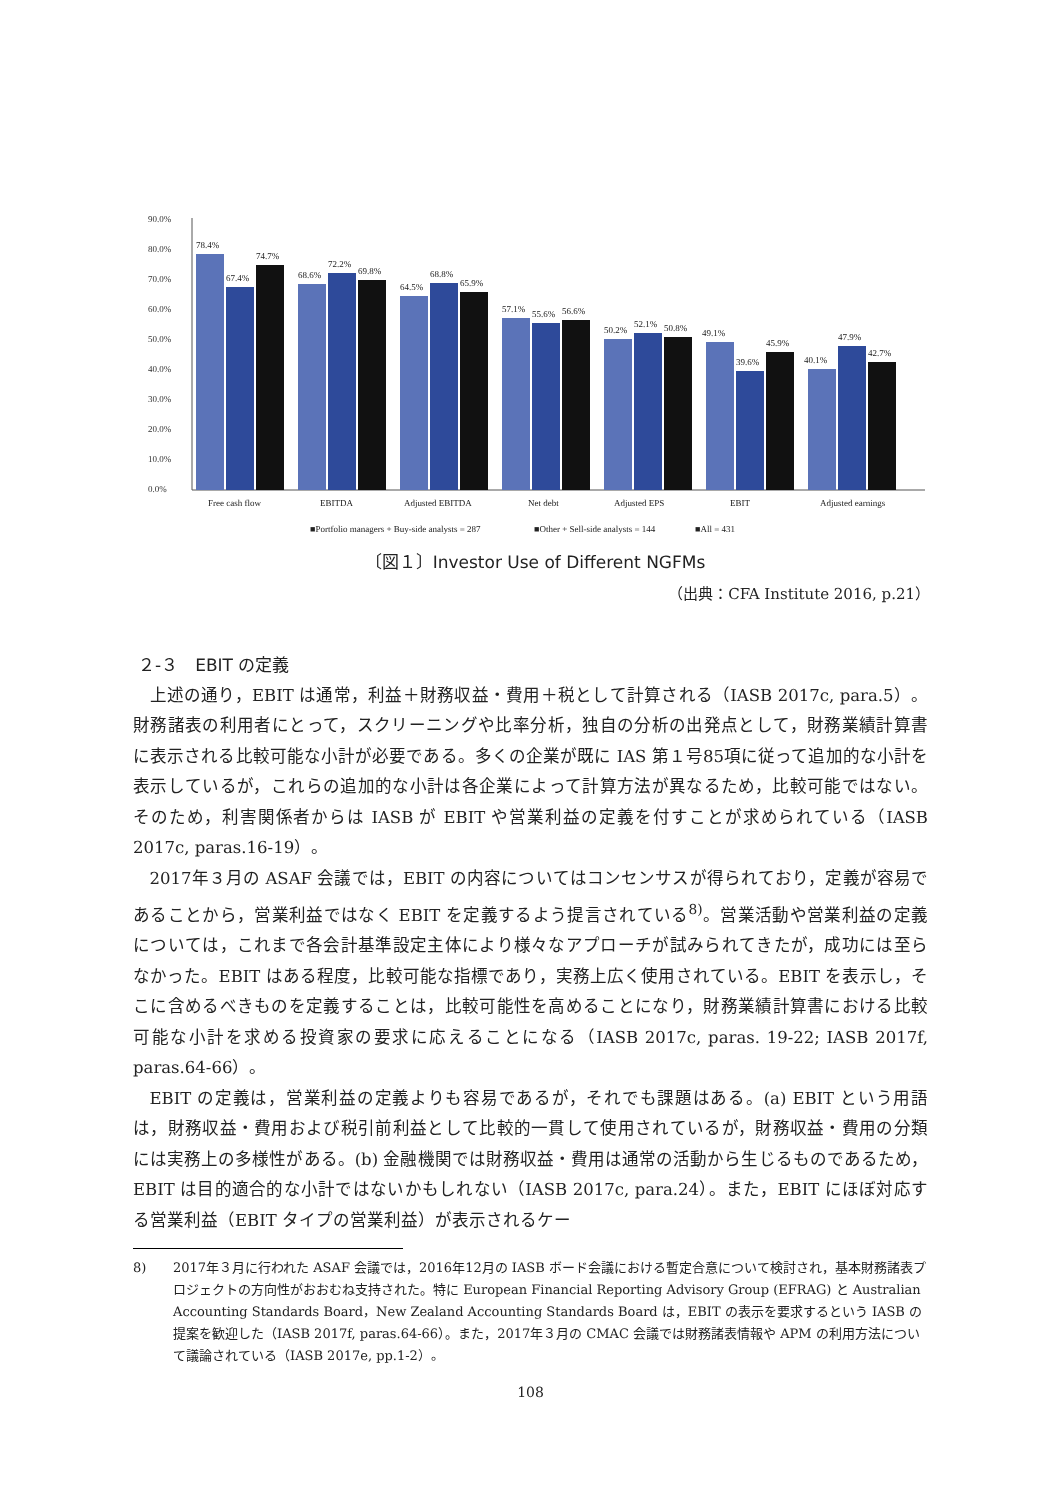90.0%
80.0%
70.0%
60.0%
50.0%
40.0%
30.0%
20.0%
10.0%
0.0%
78.4%
67.4%
74.7%
68.6%
72.2%
69.8%
64.5%
68.8%
65.9%
57.1%
55.6%
56.6%
50.2%
52.1%
50.8%
49.1%
39.6%
45.9%
40.1%
47.9%
42.7%
Free cash flow
EBITDA
Adjusted EBITDA
Net debt
Adjusted EPS
EBIT
Adjusted earnings
■Portfolio managers + Buy-side analysts = 287
■Other + Sell-side analysts = 144
■All = 431
〔図１〕Investor Use of Different NGFMs
（出典：CFA Institute 2016, p.21）
２-３　EBIT の定義
上述の通り，EBIT は通常，利益＋財務収益・費用＋税として計算される（IASB 2017c, para.5）。財務諸表の利用者にとって，スクリーニングや比率分析，独自の分析の出発点として，財務業績計算書に表示される比較可能な小計が必要である。多くの企業が既に IAS 第１号85項に従って追加的な小計を表示しているが，これらの追加的な小計は各企業によって計算方法が異なるため，比較可能ではない。そのため，利害関係者からは IASB が EBIT や営業利益の定義を付すことが求められている（IASB 2017c, paras.16-19）。
2017年３月の ASAF 会議では，EBIT の内容についてはコンセンサスが得られており，定義が容易であることから，営業利益ではなく EBIT を定義するよう提言されている<sup>8)</sup>。営業活動や営業利益の定義については，これまで各会計基準設定主体により様々なアプローチが試みられてきたが，成功には至らなかった。EBIT はある程度，比較可能な指標であり，実務上広く使用されている。EBIT を表示し，そこに含めるべきものを定義することは，比較可能性を高めることになり，財務業績計算書における比較可能な小計を求める投資家の要求に応えることになる（IASB 2017c, paras. 19-22; IASB 2017f, paras.64-66）。
EBIT の定義は，営業利益の定義よりも容易であるが，それでも課題はある。(a) EBIT という用語は，財務収益・費用および税引前利益として比較的一貫して使用されているが，財務収益・費用の分類には実務上の多様性がある。(b) 金融機関では財務収益・費用は通常の活動から生じるものであるため，EBIT は目的適合的な小計ではないかもしれない（IASB 2017c, para.24）。また，EBIT にほぼ対応する営業利益（EBIT タイプの営業利益）が表示されるケー
8) 2017年３月に行われた ASAF 会議では，2016年12月の IASB ボード会議における暫定合意について検討され，基本財務諸表プロジェクトの方向性がおおむね支持された。特に European Financial Reporting Advisory Group (EFRAG) と Australian Accounting Standards Board，New Zealand Accounting Standards Board は，EBIT の表示を要求するという IASB の提案を歓迎した（IASB 2017f, paras.64-66）。また，2017年３月の CMAC 会議では財務諸表情報や APM の利用方法について議論されている（IASB 2017e, pp.1-2）。
108